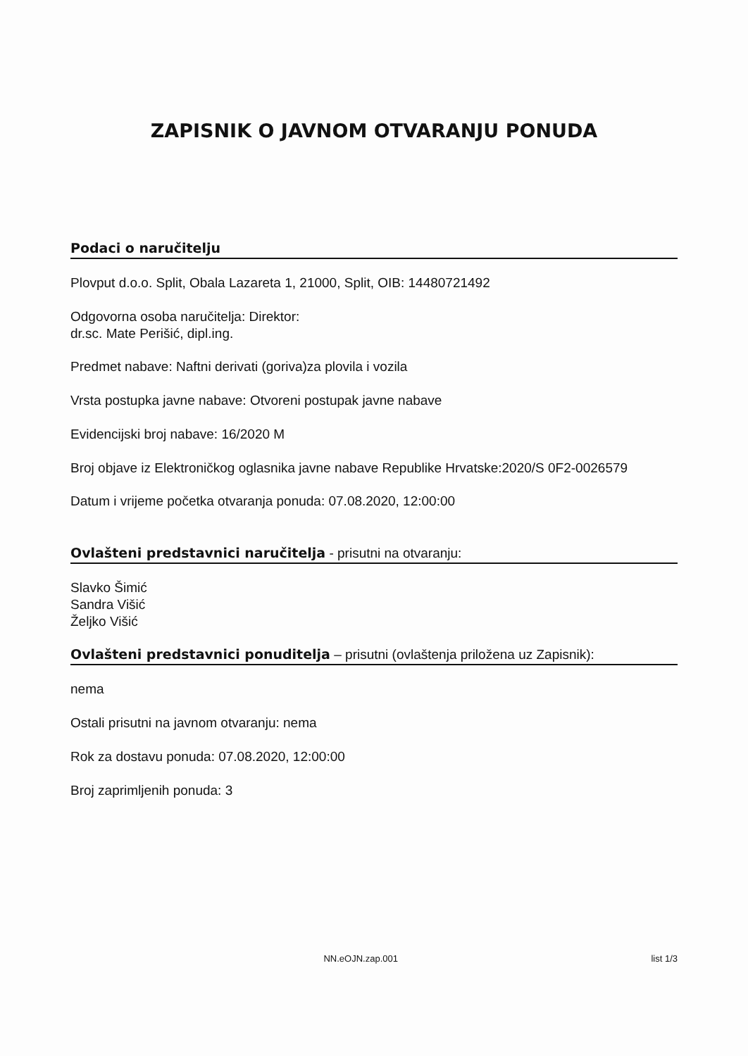ZAPISNIK O JAVNOM OTVARANJU PONUDA
Podaci o naručitelju
Plovput d.o.o. Split, Obala Lazareta 1, 21000, Split, OIB: 14480721492
Odgovorna osoba naručitelja: Direktor:
dr.sc. Mate Perišić, dipl.ing.
Predmet nabave: Naftni derivati (goriva)za plovila i vozila
Vrsta postupka javne nabave: Otvoreni postupak javne nabave
Evidencijski broj nabave: 16/2020 M
Broj objave iz Elektroničkog oglasnika javne nabave Republike Hrvatske:2020/S 0F2-0026579
Datum i vrijeme početka otvaranja ponuda: 07.08.2020, 12:00:00
Ovlašteni predstavnici naručitelja - prisutni na otvaranju:
Slavko Šimić
Sandra Višić
Željko Višić
Ovlašteni predstavnici ponuditelja – prisutni (ovlaštenja priložena uz Zapisnik):
nema
Ostali prisutni na javnom otvaranju: nema
Rok za dostavu ponuda: 07.08.2020, 12:00:00
Broj zaprimljenih ponuda: 3
NN.eOJN.zap.001 list 1/3